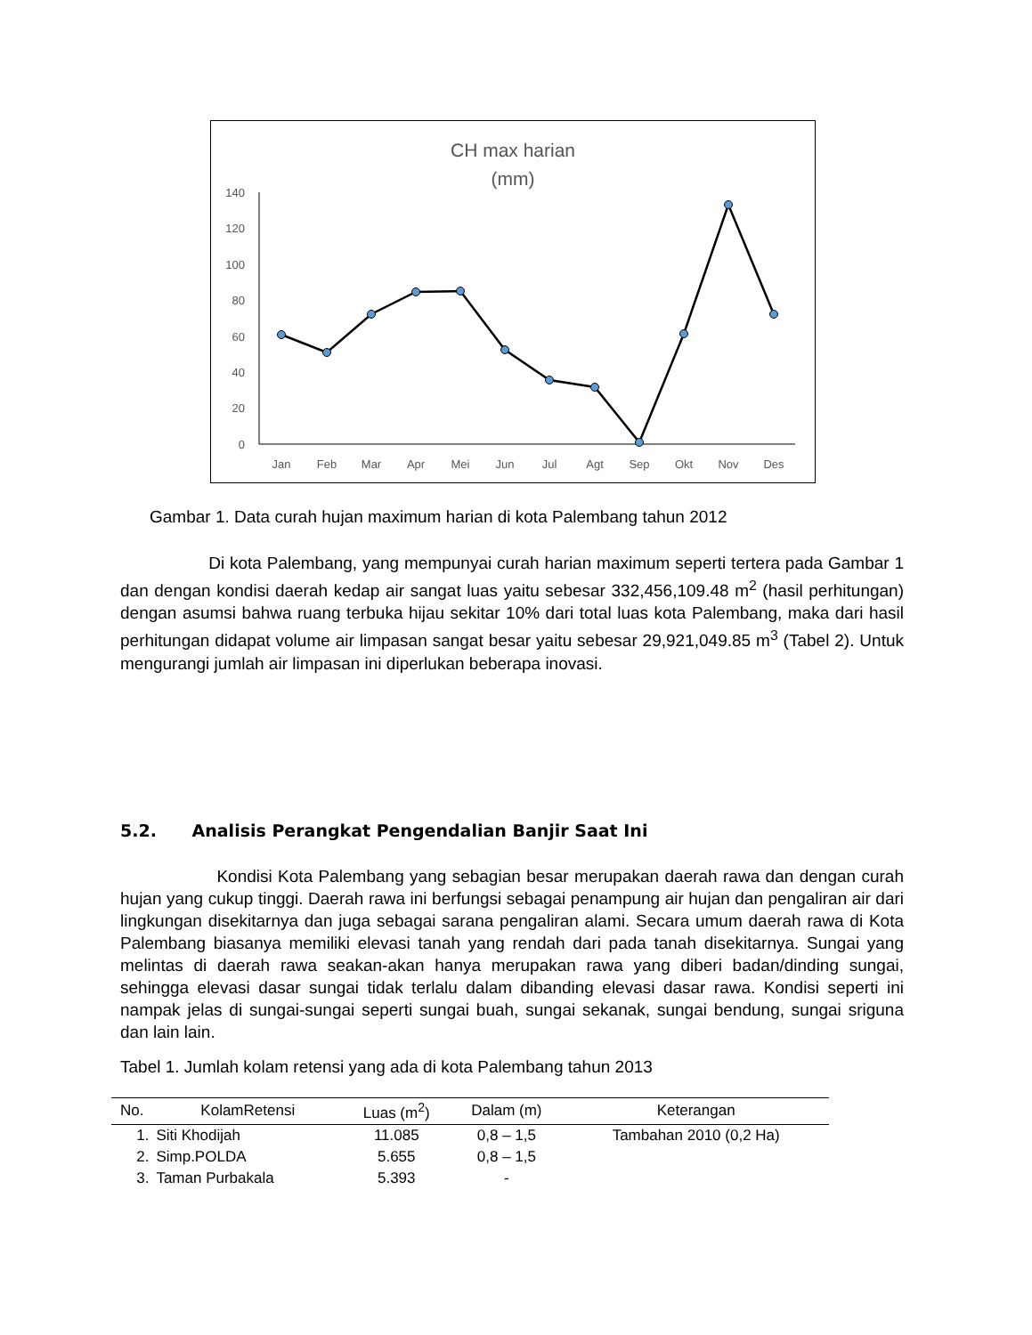CH max harian
(mm)
140
120
100
80
60
40
20
0
Jan
Feb
Mar
Apr
Mei
Jun
Jul
Agt
Sep
Okt
Nov
Des
Gambar 1. Data curah hujan maximum harian di kota Palembang tahun 2012
Di kota Palembang, yang mempunyai curah harian maximum seperti tertera pada Gambar 1 dan dengan kondisi daerah kedap air sangat luas yaitu sebesar 332,456,109.48 m<sup>2</sup> (hasil perhitungan) dengan asumsi bahwa ruang terbuka hijau sekitar 10% dari total luas kota Palembang, maka dari hasil perhitungan didapat volume air limpasan sangat besar yaitu sebesar 29,921,049.85 m<sup>3</sup> (Tabel 2). Untuk mengurangi jumlah air limpasan ini diperlukan beberapa inovasi.
5.2. Analisis Perangkat Pengendalian Banjir Saat Ini
Kondisi Kota Palembang yang sebagian besar merupakan daerah rawa dan dengan curah hujan yang cukup tinggi. Daerah rawa ini berfungsi sebagai penampung air hujan dan pengaliran air dari lingkungan disekitarnya dan juga sebagai sarana pengaliran alami. Secara umum daerah rawa di Kota Palembang biasanya memiliki elevasi tanah yang rendah dari pada tanah disekitarnya. Sungai yang melintas di daerah rawa seakan-akan hanya merupakan rawa yang diberi badan/dinding sungai, sehingga elevasi dasar sungai tidak terlalu dalam dibanding elevasi dasar rawa. Kondisi seperti ini nampak jelas di sungai-sungai seperti sungai buah, sungai sekanak, sungai bendung, sungai sriguna dan lain lain.
Tabel 1. Jumlah kolam retensi yang ada di kota Palembang tahun 2013
| No. | KolamRetensi | Luas (m<sup>2</sup>) | Dalam (m) | Keterangan |
| --- | --- | --- | --- | --- |
| 1. | Siti Khodijah | 11.085 | 0,8 – 1,5 | Tambahan 2010 (0,2 Ha) |
| 2. | Simp.POLDA | 5.655 | 0,8 – 1,5 | |
| 3. | Taman Purbakala | 5.393 | - | |